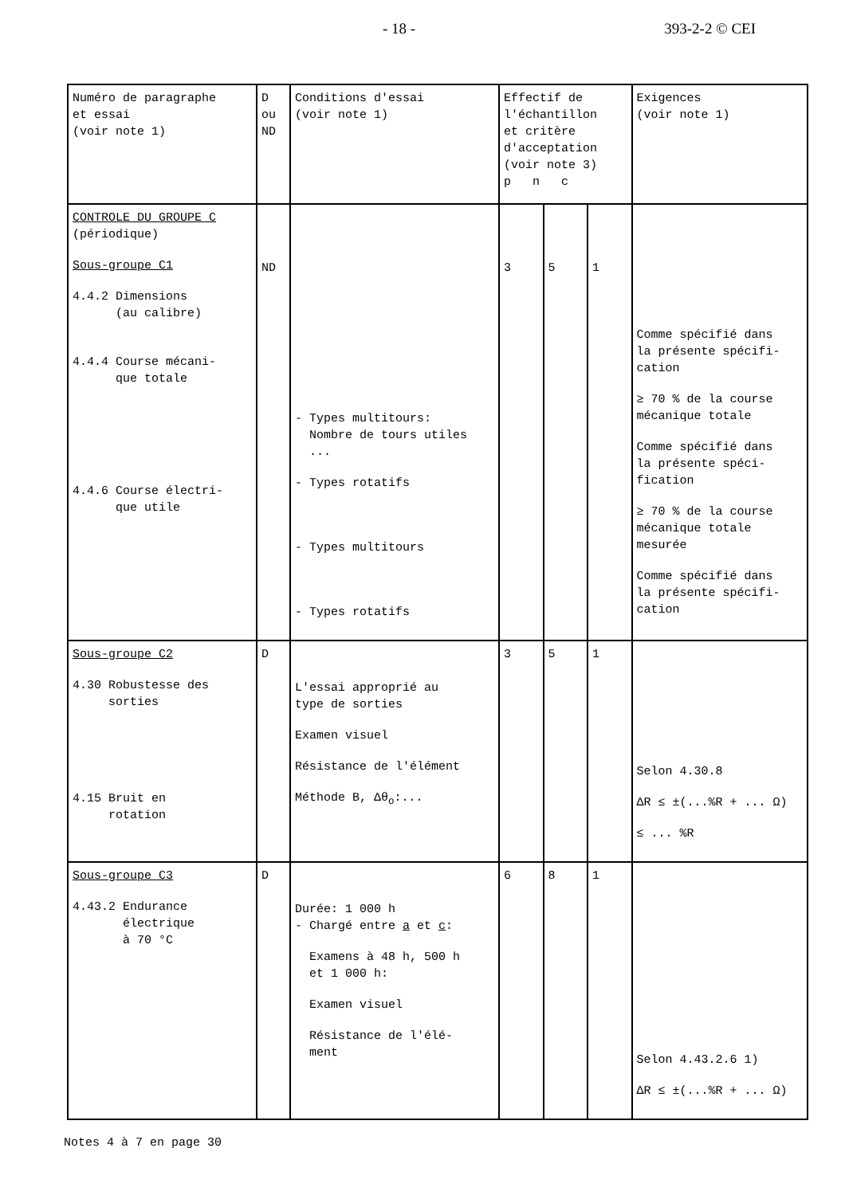- 18 - 393-2-2 © CEI
| Numéro de paragraphe et essai (voir note 1) | D ou ND | Conditions d'essai (voir note 1) | Effectif de l'échantillon et critère d'acceptation (voir note 3) p n c | | | Exigences (voir note 1) |
| CONTROLE DU GROUPE C (périodique) Sous-groupe C1 4.4.2 Dimensions (au calibre) 4.4.4 Course mécani- que totale 4.4.6 Course électri- que utile | ND | - Types multitours: Nombre de tours utiles ... - Types rotatifs - Types multitours - Types rotatifs | 3 | 5 | 1 | Comme spécifié dans la présente spécifi- cation ≥ 70 % de la course mécanique totale Comme spécifié dans la présente spéci- fication ≥ 70 % de la course mécanique totale mesurée Comme spécifié dans la présente spécifi- cation |
| Sous-groupe C2 4.30 Robustesse des sorties 4.15 Bruit en rotation | D | L'essai approprié au type de sorties Examen visuel Résistance de l'élément Méthode B, Δθ<sub>o</sub>:... | 3 | 5 | 1 | Selon 4.30.8 ΔR ≤ ±(...%R + ... Ω) ≤ ... %R |
| Sous-groupe C3 4.43.2 Endurance électrique à 70 °C | D | Durée: 1 000 h - Chargé entre a et c : Examens à 48 h, 500 h et 1 000 h: Examen visuel Résistance de l'élé- ment | 6 | 8 | 1 | Selon 4.43.2.6 1) ΔR ≤ ±(...%R + ... Ω) |
Notes 4 à 7 en page 30